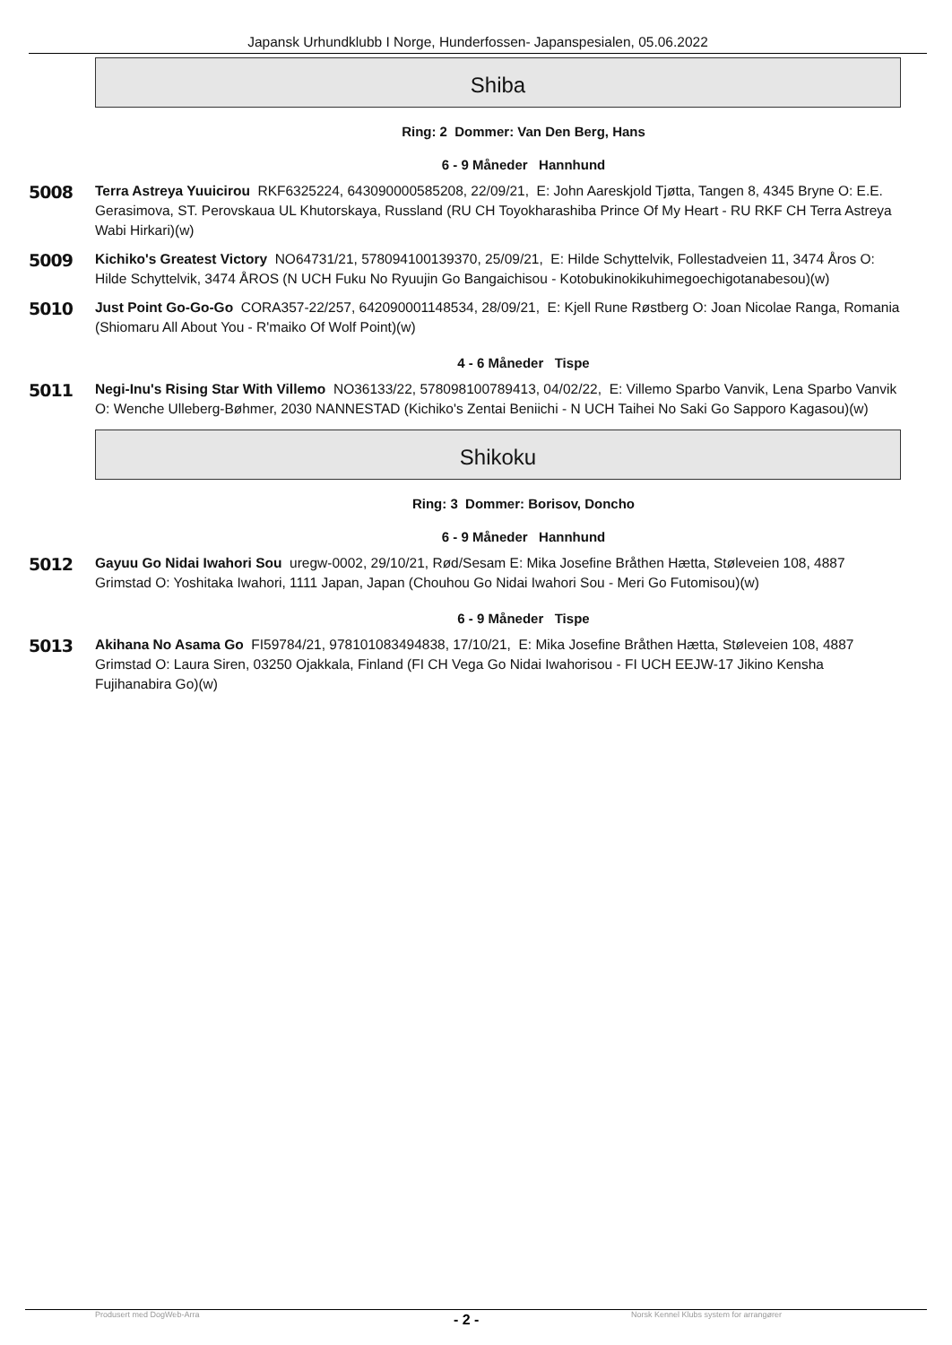Japansk Urhundklubb I Norge, Hunderfossen- Japanspesialen, 05.06.2022
Shiba
Ring: 2 Dommer: Van Den Berg, Hans
6 - 9 Måneder Hannhund
5008
Terra Astreya Yuuicirou RKF6325224, 643090000585208, 22/09/21, E: John Aareskjold Tjøtta, Tangen 8, 4345 Bryne O: E.E. Gerasimova, ST. Perovskaua UL Khutorskaya, Russland (RU CH Toyokharashiba Prince Of My Heart - RU RKF CH Terra Astreya Wabi Hirkari)(w)
5009
Kichiko's Greatest Victory NO64731/21, 578094100139370, 25/09/21, E: Hilde Schyttelvik, Follestadveien 11, 3474 Åros O: Hilde Schyttelvik, 3474 ÅROS (N UCH Fuku No Ryuujin Go Bangaichisou - Kotobukinokikuhimegoechigotanabesou)(w)
5010
Just Point Go-Go-Go CORA357-22/257, 642090001148534, 28/09/21, E: Kjell Rune Røstberg O: Joan Nicolae Ranga, Romania (Shiomaru All About You - R'maiko Of Wolf Point)(w)
4 - 6 Måneder Tispe
5011
Negi-Inu's Rising Star With Villemo NO36133/22, 578098100789413, 04/02/22, E: Villemo Sparbo Vanvik, Lena Sparbo Vanvik O: Wenche Ulleberg-Bøhmer, 2030 NANNESTAD (Kichiko's Zentai Beniichi - N UCH Taihei No Saki Go Sapporo Kagasou)(w)
Shikoku
Ring: 3 Dommer: Borisov, Doncho
6 - 9 Måneder Hannhund
5012
Gayuu Go Nidai Iwahori Sou uregw-0002, 29/10/21, Rød/Sesam E: Mika Josefine Bråthen Hætta, Støleveien 108, 4887 Grimstad O: Yoshitaka Iwahori, 1111 Japan, Japan (Chouhou Go Nidai Iwahori Sou - Meri Go Futomisou)(w)
6 - 9 Måneder Tispe
5013
Akihana No Asama Go FI59784/21, 978101083494838, 17/10/21, E: Mika Josefine Bråthen Hætta, Støleveien 108, 4887 Grimstad O: Laura Siren, 03250 Ojakkala, Finland (FI CH Vega Go Nidai Iwahorisou - FI UCH EEJW-17 Jikino Kensha Fujihanabira Go)(w)
Produsert med DogWeb-Arra - 2 - Norsk Kennel Klubs system for arrangører